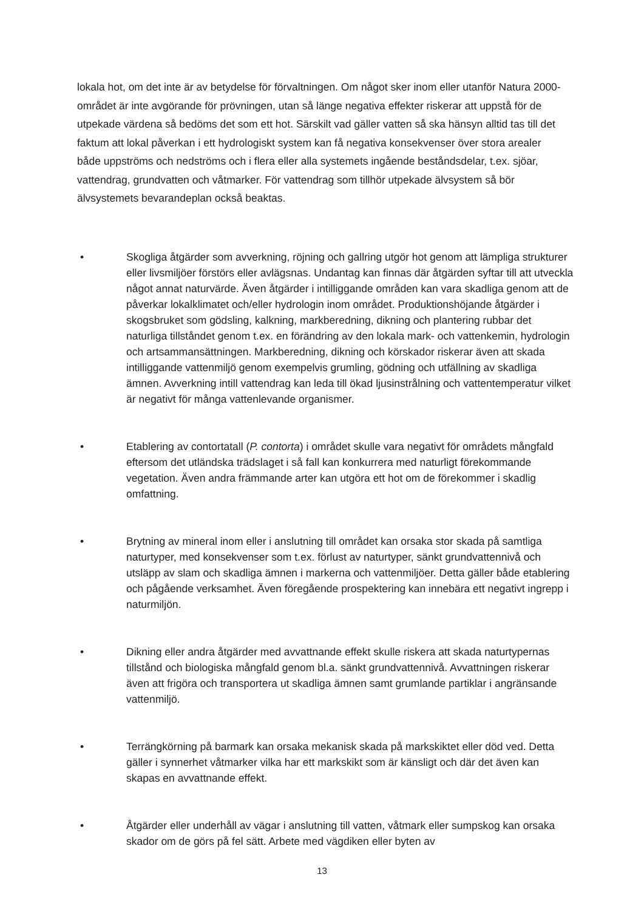lokala hot, om det inte är av betydelse för förvaltningen. Om något sker inom eller utanför Natura 2000-området är inte avgörande för prövningen, utan så länge negativa effekter riskerar att uppstå för de utpekade värdena så bedöms det som ett hot. Särskilt vad gäller vatten så ska hänsyn alltid tas till det faktum att lokal påverkan i ett hydrologiskt system kan få negativa konsekvenser över stora arealer både uppströms och nedströms och i flera eller alla systemets ingående beståndsdelar, t.ex. sjöar, vattendrag, grundvatten och våtmarker. För vattendrag som tillhör utpekade älvsystem så bör älvsystemets bevarandeplan också beaktas.
• Skogliga åtgärder som avverkning, röjning och gallring utgör hot genom att lämpliga strukturer eller livsmiljöer förstörs eller avlägsnas. Undantag kan finnas där åtgärden syftar till att utveckla något annat naturvärde. Även åtgärder i intilliggande områden kan vara skadliga genom att de påverkar lokalklimatet och/eller hydrologin inom området. Produktionshöjande åtgärder i skogsbruket som gödsling, kalkning, markberedning, dikning och plantering rubbar det naturliga tillståndet genom t.ex. en förändring av den lokala mark- och vattenkemin, hydrologin och artsammansättningen. Markberedning, dikning och körskador riskerar även att skada intilliggande vattenmiljö genom exempelvis grumling, gödning och utfällning av skadliga ämnen. Avverkning intill vattendrag kan leda till ökad ljusinstrålning och vattentemperatur vilket är negativt för många vattenlevande organismer.
• Etablering av contortatall (P. contorta) i området skulle vara negativt för områdets mångfald eftersom det utländska trädslaget i så fall kan konkurrera med naturligt förekommande vegetation. Även andra främmande arter kan utgöra ett hot om de förekommer i skadlig omfattning.
• Brytning av mineral inom eller i anslutning till området kan orsaka stor skada på samtliga naturtyper, med konsekvenser som t.ex. förlust av naturtyper, sänkt grundvattennivå och utsläpp av slam och skadliga ämnen i markerna och vattenmiljöer. Detta gäller både etablering och pågående verksamhet. Även föregående prospektering kan innebära ett negativt ingrepp i naturmiljön.
• Dikning eller andra åtgärder med avvattnande effekt skulle riskera att skada naturtypernas tillstånd och biologiska mångfald genom bl.a. sänkt grundvattennivå. Avvattningen riskerar även att frigöra och transportera ut skadliga ämnen samt grumlande partiklar i angränsande vattenmiljö.
• Terrängkörning på barmark kan orsaka mekanisk skada på markskiktet eller död ved. Detta gäller i synnerhet våtmarker vilka har ett markskikt som är känsligt och där det även kan skapas en avvattnande effekt.
• Åtgärder eller underhåll av vägar i anslutning till vatten, våtmark eller sumpskog kan orsaka skador om de görs på fel sätt. Arbete med vägdiken eller byten av
13